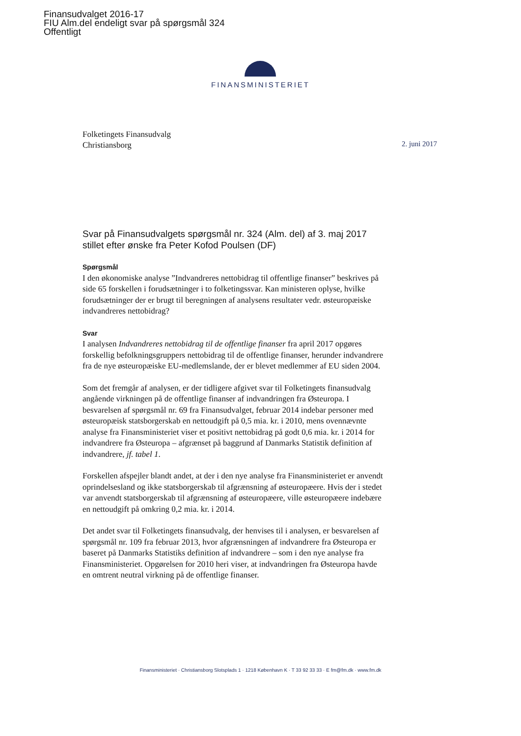Finansudvalget 2016-17
FIU Alm.del endeligt svar på spørgsmål 324
Offentligt
FINANSMINISTERIET
Folketingets Finansudvalg
Christiansborg
2. juni 2017
Svar på Finansudvalgets spørgsmål nr. 324 (Alm. del) af 3. maj 2017 stillet efter ønske fra Peter Kofod Poulsen (DF)
Spørgsmål
I den økonomiske analyse ”Indvandreres nettobidrag til offentlige finanser” beskrives på side 65 forskellen i forudsætninger i to folketingssvar. Kan ministeren oplyse, hvilke forudsætninger der er brugt til beregningen af analysens resultater vedr. østeuropæiske indvandreres nettobidrag?
Svar
I analysen Indvandreres nettobidrag til de offentlige finanser fra april 2017 opgøres forskellig befolkningsgruppers nettobidrag til de offentlige finanser, herunder indvandrere fra de nye østeuropæiske EU-medlemslande, der er blevet medlemmer af EU siden 2004.
Som det fremgår af analysen, er der tidligere afgivet svar til Folketingets finansudvalg angående virkningen på de offentlige finanser af indvandringen fra Østeuropa. I besvarelsen af spørgsmål nr. 69 fra Finansudvalget, februar 2014 indebar personer med østeuropæisk statsborgerskab en nettoudgift på 0,5 mia. kr. i 2010, mens ovennævnte analyse fra Finansministeriet viser et positivt nettobidrag på godt 0,6 mia. kr. i 2014 for indvandrere fra Østeuropa – afgrænset på baggrund af Danmarks Statistik definition af indvandrere, jf. tabel 1.
Forskellen afspejler blandt andet, at der i den nye analyse fra Finansministeriet er anvendt oprindelsesland og ikke statsborgerskab til afgrænsning af østeuropæere. Hvis der i stedet var anvendt statsborgerskab til afgrænsning af østeuropæere, ville østeuropæere indebære en nettoudgift på omkring 0,2 mia. kr. i 2014.
Det andet svar til Folketingets finansudvalg, der henvises til i analysen, er besvarelsen af spørgsmål nr. 109 fra februar 2013, hvor afgrænsningen af indvandrere fra Østeuropa er baseret på Danmarks Statistiks definition af indvandrere – som i den nye analyse fra Finansministeriet. Opgørelsen for 2010 heri viser, at indvandringen fra Østeuropa havde en omtrent neutral virkning på de offentlige finanser.
Finansministeriet · Christiansborg Slotsplads 1 · 1218 København K · T 33 92 33 33 · E fm@fm.dk · www.fm.dk